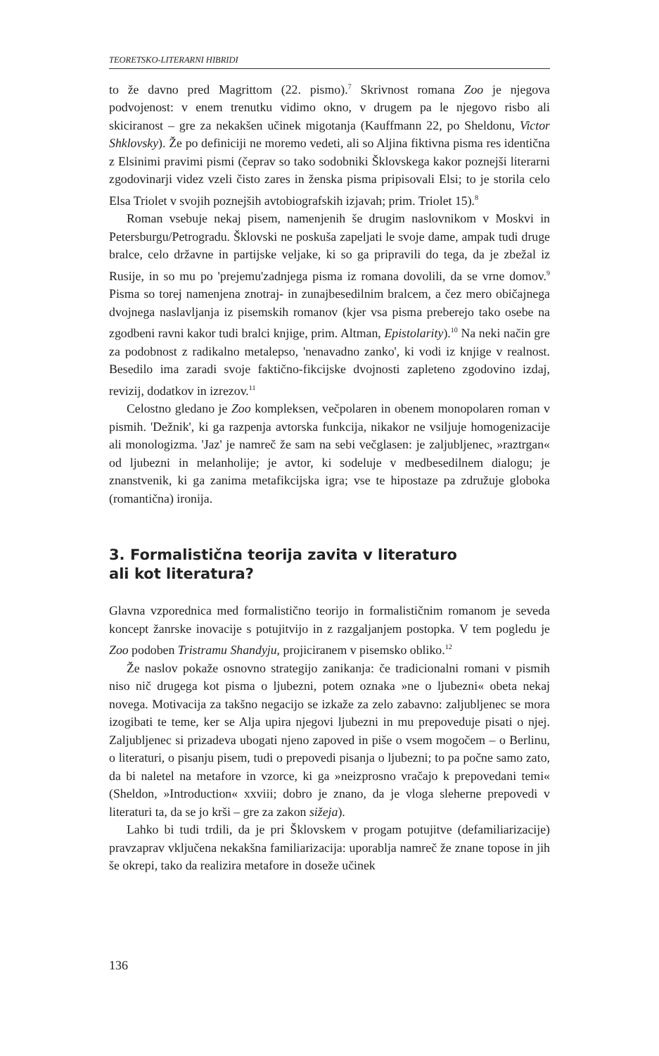TEORETSKO-LITERARNI HIBRIDI
to že davno pred Magrittom (22. pismo).<sup>7</sup> Skrivnost romana Zoo je njegova podvojenost: v enem trenutku vidimo okno, v drugem pa le njegovo risbo ali skiciranost – gre za nekakšen učinek migotanja (Kauffmann 22, po Sheldonu, Victor Shklovsky). Že po definiciji ne moremo vedeti, ali so Aljina fiktivna pisma res identična z Elsinimi pravimi pismi (čeprav so tako sodobniki Šklovskega kakor poznejši literarni zgodovinarji videz vzeli čisto zares in ženska pisma pripisovali Elsi; to je storila celo Elsa Triolet v svojih poznejših avtobiografskih izjavah; prim. Triolet 15).<sup>8</sup>
Roman vsebuje nekaj pisem, namenjenih še drugim naslovnikom v Moskvi in Petersburgu/Petrogradu. Šklovski ne poskuša zapeljati le svoje dame, ampak tudi druge bralce, celo državne in partijske veljake, ki so ga pripravili do tega, da je zbežal iz Rusije, in so mu po 'prejemu'zadnjega pisma iz romana dovolili, da se vrne domov.<sup>9</sup> Pisma so torej namenjena znotraj- in zunajbesedilnim bralcem, a čez mero običajnega dvojnega naslavljanja iz pisemskih romanov (kjer vsa pisma preberejo tako osebe na zgodbeni ravni kakor tudi bralci knjige, prim. Altman, Epistolarity).<sup>10</sup> Na neki način gre za podobnost z radikalno metalepso, 'nenavadno zanko', ki vodi iz knjige v realnost. Besedilo ima zaradi svoje faktično-fikcijske dvojnosti zapleteno zgodovino izdaj, revizij, dodatkov in izrezov.<sup>11</sup>
Celostno gledano je Zoo kompleksen, večpolaren in obenem monopolaren roman v pismih. 'Dežnik', ki ga razpenja avtorska funkcija, nikakor ne vsiljuje homogenizacije ali monologizma. 'Jaz' je namreč že sam na sebi večglasen: je zaljubljenec, »raztrgan« od ljubezni in melanholije; je avtor, ki sodeluje v medbesedilnem dialogu; je znanstvenik, ki ga zanima metafikcijska igra; vse te hipostaze pa združuje globoka (romantična) ironija.
3. Formalistična teorija zavita v literaturo
ali kot literatura?
Glavna vzporednica med formalistično teorijo in formalističnim romanom je seveda koncept žanrske inovacije s potujitvijo in z razgaljanjem postopka. V tem pogledu je Zoo podoben Tristramu Shandyju, projiciranem v pisemsko obliko.<sup>12</sup>
Že naslov pokaže osnovno strategijo zanikanja: če tradicionalni romani v pismih niso nič drugega kot pisma o ljubezni, potem oznaka »ne o ljubezni« obeta nekaj novega. Motivacija za takšno negacijo se izkaže za zelo zabavno: zaljubljenec se mora izogibati te teme, ker se Alja upira njegovi ljubezni in mu prepoveduje pisati o njej. Zaljubljenec si prizadeva ubogati njeno zapoved in piše o vsem mogočem – o Berlinu, o literaturi, o pisanju pisem, tudi o prepovedi pisanja o ljubezni; to pa počne samo zato, da bi naletel na metafore in vzorce, ki ga »neizprosno vračajo k prepovedani temi« (Sheldon, »Introduction« xxviii; dobro je znano, da je vloga sleherne prepovedi v literaturi ta, da se jo krši – gre za zakon sižeja).
Lahko bi tudi trdili, da je pri Šklovskem v progam potujitve (defamiliarizacije) pravzaprav vključena nekakšna familiarizacija: uporablja namreč že znane topose in jih še okrepi, tako da realizira metafore in doseže učinek
136